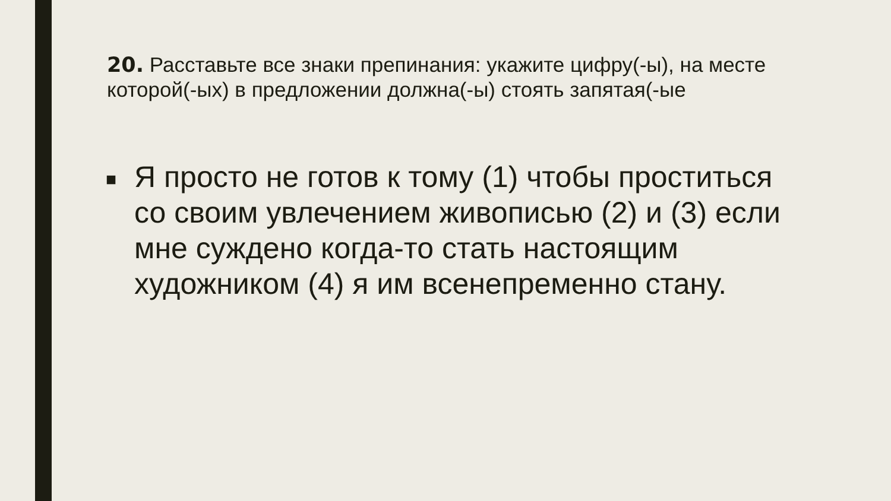20. Расставьте все знаки препинания: укажите цифру(-ы), на месте которой(-ых) в предложении должна(-ы) стоять запятая(-ые
■
Я просто не готов к тому (1) чтобы проститься со своим увлечением живописью (2) и (3) если мне суждено когда-то стать настоящим художником (4) я им всенепременно стану.